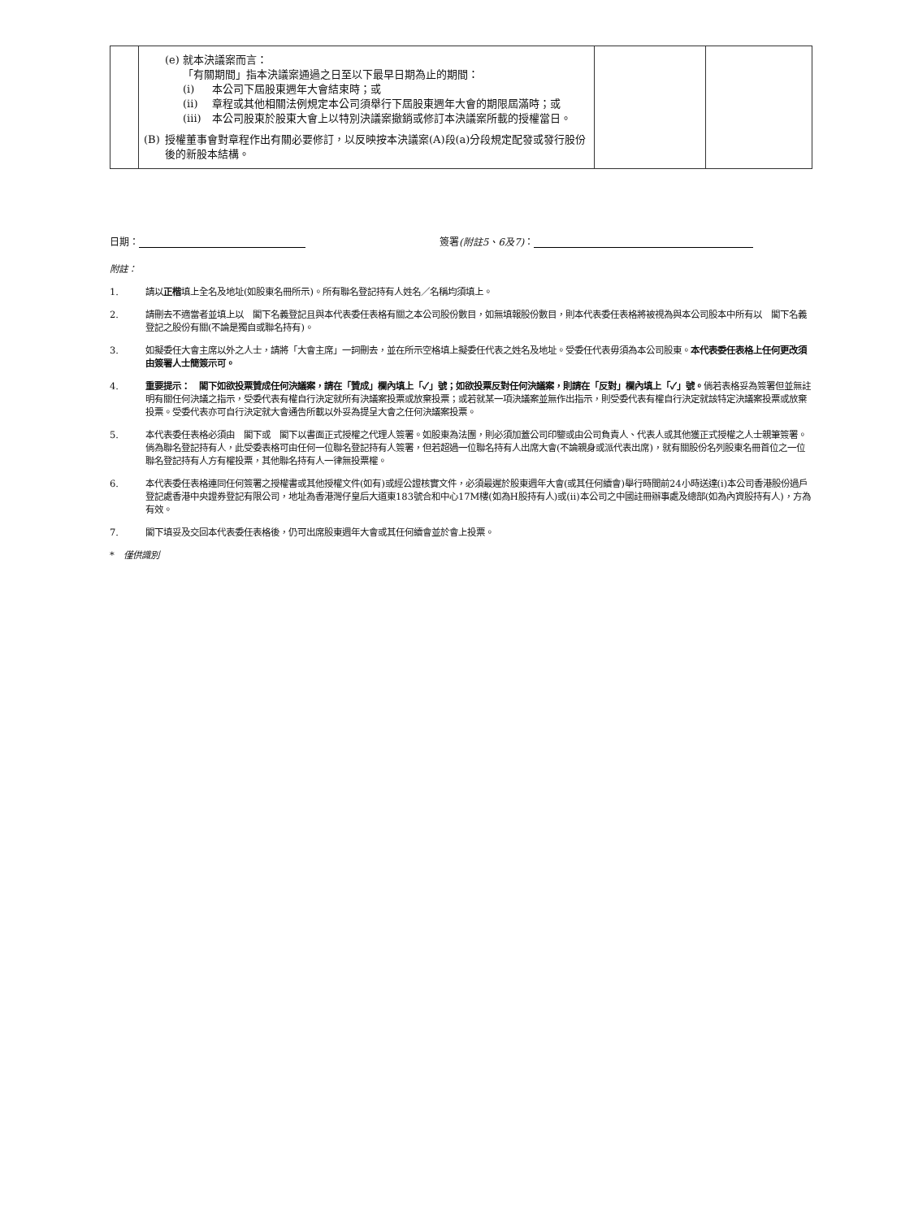| | (e) 就本決議案而言： 「有關期間」指本決議案通過之日至以下最早日期為止的期間： (i) 本公司下屆股東週年大會結束時；或 (ii) 章程或其他相關法例規定本公司須舉行下屆股東週年大會的期限屆滿時；或 (iii) 本公司股東於股東大會上以特別決議案撤銷或修訂本決議案所載的授權當日。 (B) 授權董事會對章程作出有關必要修訂，以反映按本決議案(A)段(a)分段規定配發或發行股份後的新股本結構。 | | |
日期： 簽署(附註5、6及7)：
附註：
1. 請以正楷填上全名及地址(如股東名冊所示)。所有聯名登記持有人姓名／名稱均須填上。
2. 請刪去不適當者並填上以　閣下名義登記且與本代表委任表格有關之本公司股份數目，如無填報股份數目，則本代表委任表格將被視為與本公司股本中所有以　閣下名義登記之股份有關(不論是獨自或聯名持有)。
3. 如擬委任大會主席以外之人士，請將「大會主席」一詞刪去，並在所示空格填上擬委任代表之姓名及地址。受委任代表毋須為本公司股東。本代表委任表格上任何更改須由簽署人士簡簽示可。
4. 重要提示：　閣下如欲投票贊成任何決議案，請在「贊成」欄內填上「✓」號；如欲投票反對任何決議案，則請在「反對」欄內填上「✓」號。倘若表格妥為簽署但並無註明有關任何決議之指示，受委代表有權自行決定就所有決議案投票或放棄投票；或若就某一項決議案並無作出指示，則受委代表有權自行決定就該特定決議案投票或放棄投票。受委代表亦可自行決定就大會通告所載以外妥為提呈大會之任何決議案投票。
5. 本代表委任表格必須由　閣下或　閣下以書面正式授權之代理人簽署。如股東為法團，則必須加蓋公司印鑒或由公司負責人、代表人或其他獲正式授權之人士親筆簽署。倘為聯名登記持有人，此受委表格可由任何一位聯名登記持有人簽署，但若超過一位聯名持有人出席大會(不論親身或派代表出席)，就有關股份名列股東名冊首位之一位聯名登記持有人方有權投票，其他聯名持有人一律無投票權。
6. 本代表委任表格連同任何簽署之授權書或其他授權文件(如有)或經公證核實文件，必須最遲於股東週年大會(或其任何續會)舉行時間前24小時送達(i)本公司香港股份過戶登記處香港中央證券登記有限公司，地址為香港灣仔皇后大道東183號合和中心17M樓(如為H股持有人)或(ii)本公司之中國註冊辦事處及總部(如為內資股持有人)，方為有效。
7. 閣下填妥及交回本代表委任表格後，仍可出席股東週年大會或其任何續會並於會上投票。
*　僅供識別